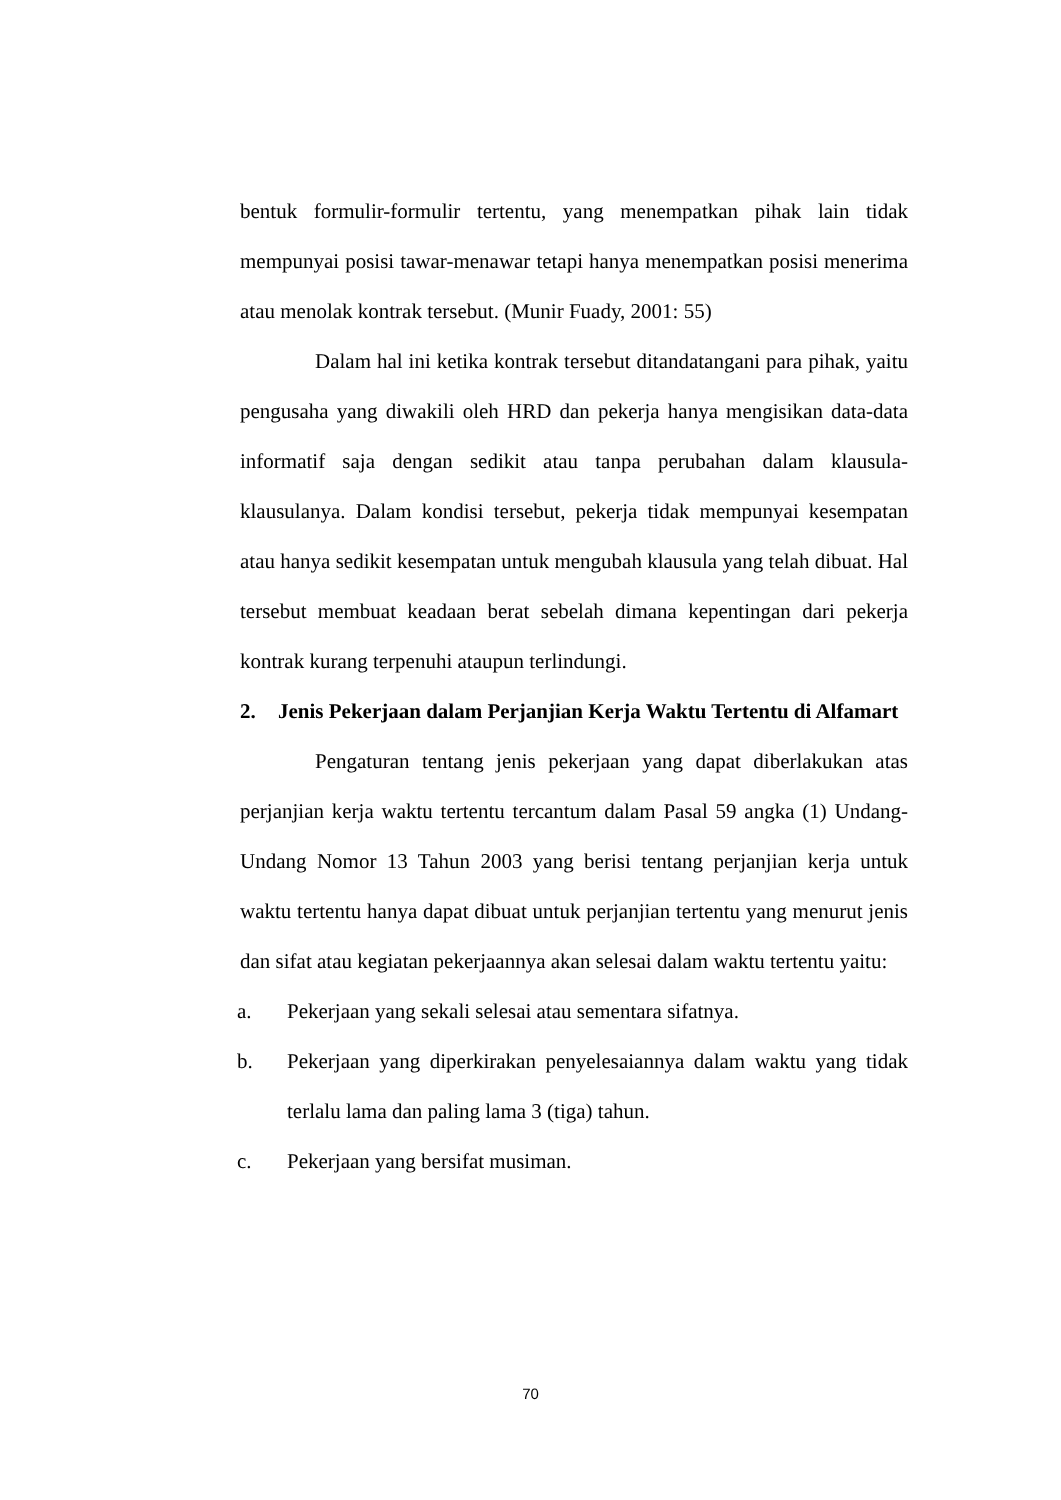bentuk formulir-formulir tertentu, yang menempatkan pihak lain tidak mempunyai posisi tawar-menawar tetapi hanya menempatkan posisi menerima atau menolak kontrak tersebut. (Munir Fuady, 2001: 55)
Dalam hal ini ketika kontrak tersebut ditandatangani para pihak, yaitu pengusaha yang diwakili oleh HRD dan pekerja hanya mengisikan data-data informatif saja dengan sedikit atau tanpa perubahan dalam klausula-klausulanya. Dalam kondisi tersebut, pekerja tidak mempunyai kesempatan atau hanya sedikit kesempatan untuk mengubah klausula yang telah dibuat. Hal tersebut membuat keadaan berat sebelah dimana kepentingan dari pekerja kontrak kurang terpenuhi ataupun terlindungi.
2. Jenis Pekerjaan dalam Perjanjian Kerja Waktu Tertentu di Alfamart
Pengaturan tentang jenis pekerjaan yang dapat diberlakukan atas perjanjian kerja waktu tertentu tercantum dalam Pasal 59 angka (1) Undang-Undang Nomor 13 Tahun 2003 yang berisi tentang perjanjian kerja untuk waktu tertentu hanya dapat dibuat untuk perjanjian tertentu yang menurut jenis dan sifat atau kegiatan pekerjaannya akan selesai dalam waktu tertentu yaitu:
a. Pekerjaan yang sekali selesai atau sementara sifatnya.
b. Pekerjaan yang diperkirakan penyelesaiannya dalam waktu yang tidak terlalu lama dan paling lama 3 (tiga) tahun.
c. Pekerjaan yang bersifat musiman.
70